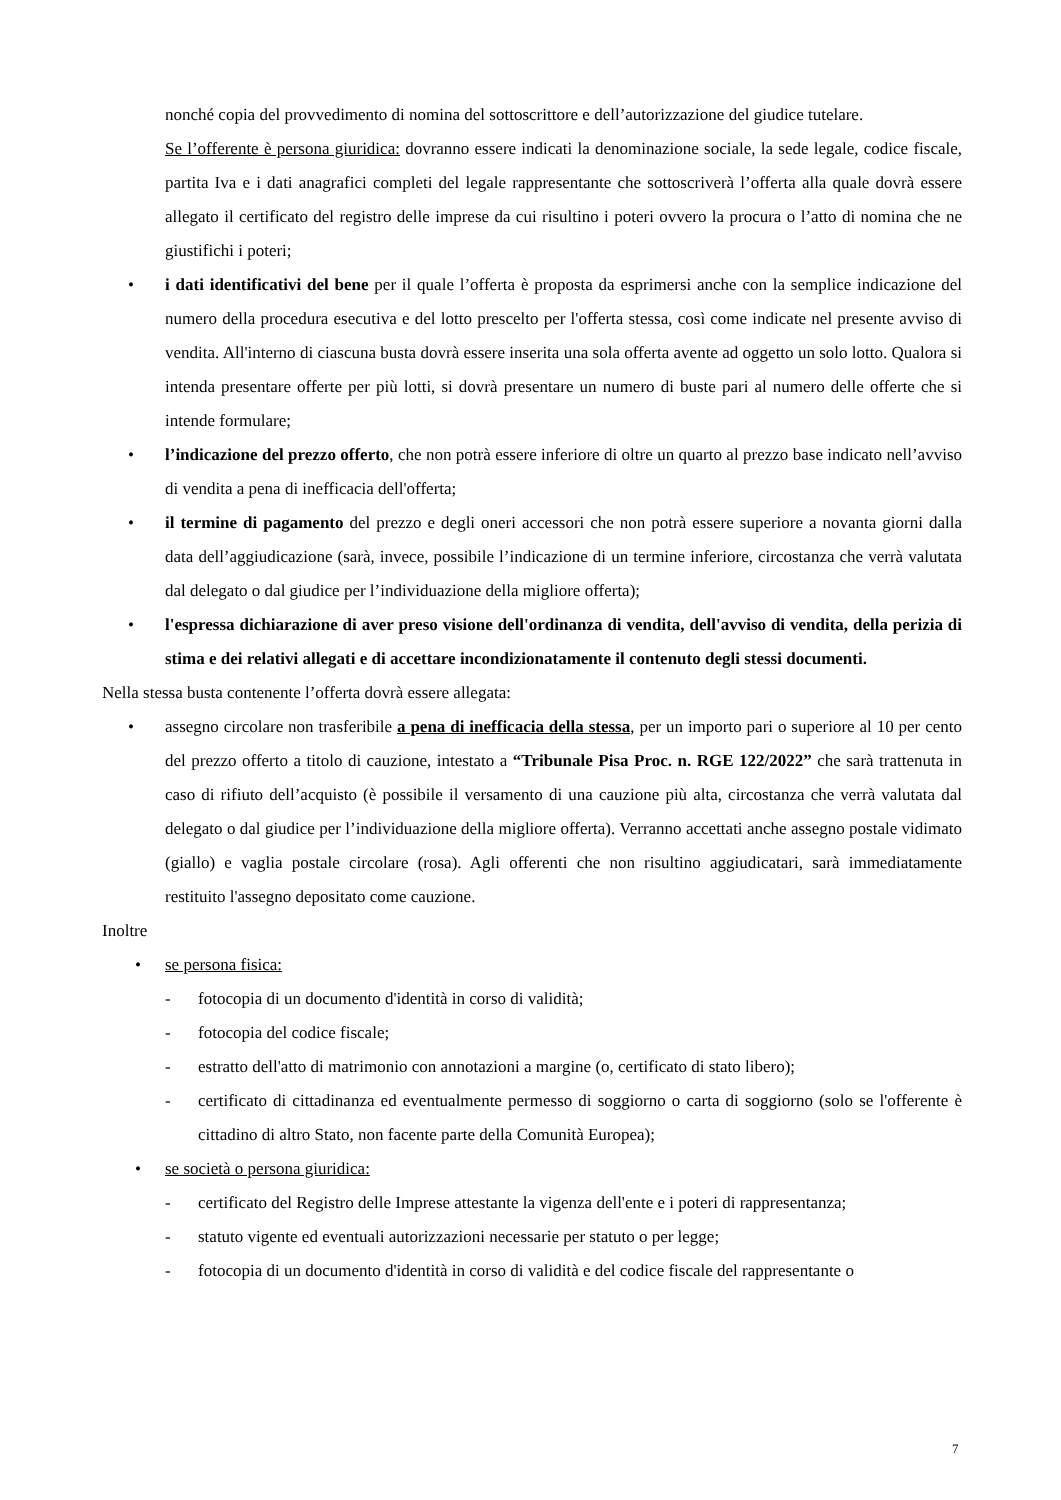nonché copia del provvedimento di nomina del sottoscrittore e dell’autorizzazione del giudice tutelare.
Se l’offerente è persona giuridica: dovranno essere indicati la denominazione sociale, la sede legale, codice fiscale, partita Iva e i dati anagrafici completi del legale rappresentante che sottoscriverà l’offerta alla quale dovrà essere allegato il certificato del registro delle imprese da cui risultino i poteri ovvero la procura o l’atto di nomina che ne giustifichi i poteri;
• i dati identificativi del bene per il quale l’offerta è proposta da esprimersi anche con la semplice indicazione del numero della procedura esecutiva e del lotto prescelto per l'offerta stessa, così come indicate nel presente avviso di vendita. All'interno di ciascuna busta dovrà essere inserita una sola offerta avente ad oggetto un solo lotto. Qualora si intenda presentare offerte per più lotti, si dovrà presentare un numero di buste pari al numero delle offerte che si intende formulare;
• l’indicazione del prezzo offerto, che non potrà essere inferiore di oltre un quarto al prezzo base indicato nell’avviso di vendita a pena di inefficacia dell'offerta;
• il termine di pagamento del prezzo e degli oneri accessori che non potrà essere superiore a novanta giorni dalla data dell’aggiudicazione (sarà, invece, possibile l’indicazione di un termine inferiore, circostanza che verrà valutata dal delegato o dal giudice per l’individuazione della migliore offerta);
• l'espressa dichiarazione di aver preso visione dell'ordinanza di vendita, dell'avviso di vendita, della perizia di stima e dei relativi allegati e di accettare incondizionatamente il contenuto degli stessi documenti.
Nella stessa busta contenente l’offerta dovrà essere allegata:
• assegno circolare non trasferibile a pena di inefficacia della stessa, per un importo pari o superiore al 10 per cento del prezzo offerto a titolo di cauzione, intestato a “Tribunale Pisa Proc. n. RGE 122/2022” che sarà trattenuta in caso di rifiuto dell’acquisto (è possibile il versamento di una cauzione più alta, circostanza che verrà valutata dal delegato o dal giudice per l’individuazione della migliore offerta). Verranno accettati anche assegno postale vidimato (giallo) e vaglia postale circolare (rosa). Agli offerenti che non risultino aggiudicatari, sarà immediatamente restituito l'assegno depositato come cauzione.
Inoltre
• se persona fisica:
- fotocopia di un documento d'identità in corso di validità;
- fotocopia del codice fiscale;
- estratto dell'atto di matrimonio con annotazioni a margine (o, certificato di stato libero);
- certificato di cittadinanza ed eventualmente permesso di soggiorno o carta di soggiorno (solo se l'offerente è cittadino di altro Stato, non facente parte della Comunità Europea);
• se società o persona giuridica:
- certificato del Registro delle Imprese attestante la vigenza dell'ente e i poteri di rappresentanza;
- statuto vigente ed eventuali autorizzazioni necessarie per statuto o per legge;
- fotocopia di un documento d'identità in corso di validità e del codice fiscale del rappresentante o
7